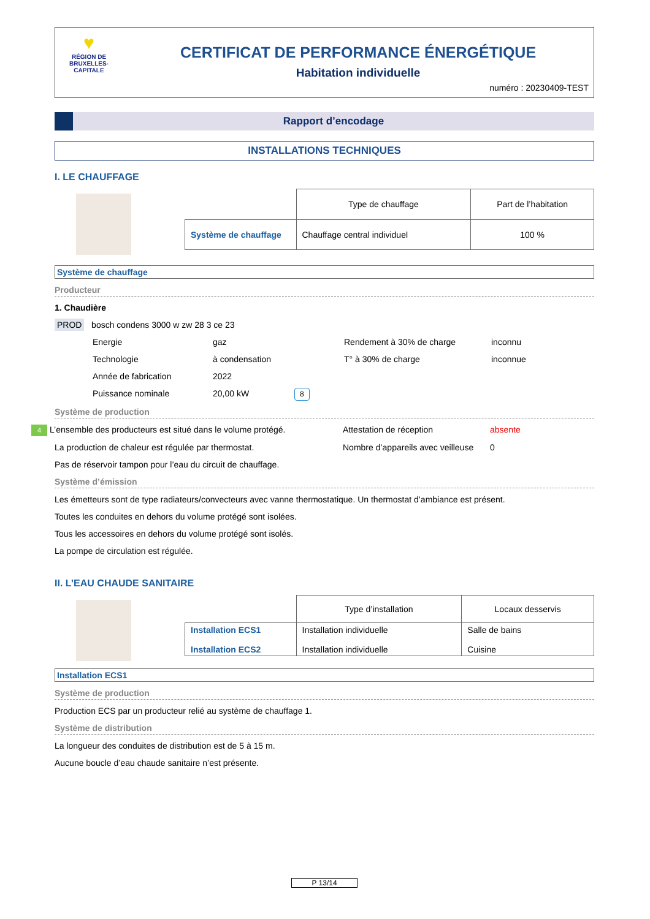♥
RÉGION DE
BRUXELLES-
CAPITALE
CERTIFICAT DE PERFORMANCE ÉNERGÉTIQUE
Habitation individuelle
numéro : 20230409-TEST
Rapport d’encodage
INSTALLATIONS TECHNIQUES
I. LE CHAUFFAGE
| | Type de chauffage | Part de l’habitation |
| Système de chauffage | Chauffage central individuel | 100 % |
Système de chauffage
Producteur
1. Chaudière
PROD bosch condens 3000 w zw 28 3 ce 23
Energie gaz Rendement à 30% de charge inconnu
Technologie à condensation T° à 30% de charge inconnue
Année de fabrication 2022
Puissance nominale 20,00 kW 8
Système de production
4 L’ensemble des producteurs est situé dans le volume protégé. Attestation de réception absente
La production de chaleur est régulée par thermostat. Nombre d’appareils avec veilleuse 0
Pas de réservoir tampon pour l’eau du circuit de chauffage.
Système d’émission
Les émetteurs sont de type radiateurs/convecteurs avec vanne thermostatique. Un thermostat d’ambiance est présent.
Toutes les conduites en dehors du volume protégé sont isolées.
Tous les accessoires en dehors du volume protégé sont isolés.
La pompe de circulation est régulée.
II. L’EAU CHAUDE SANITAIRE
| | Type d’installation | Locaux desservis |
| Installation ECS1 Installation ECS2 | Installation individuelle Installation individuelle | Salle de bains Cuisine |
Installation ECS1
Système de production
Production ECS par un producteur relié au système de chauffage 1.
Système de distribution
La longueur des conduites de distribution est de 5 à 15 m.
Aucune boucle d’eau chaude sanitaire n’est présente.
P 13/14